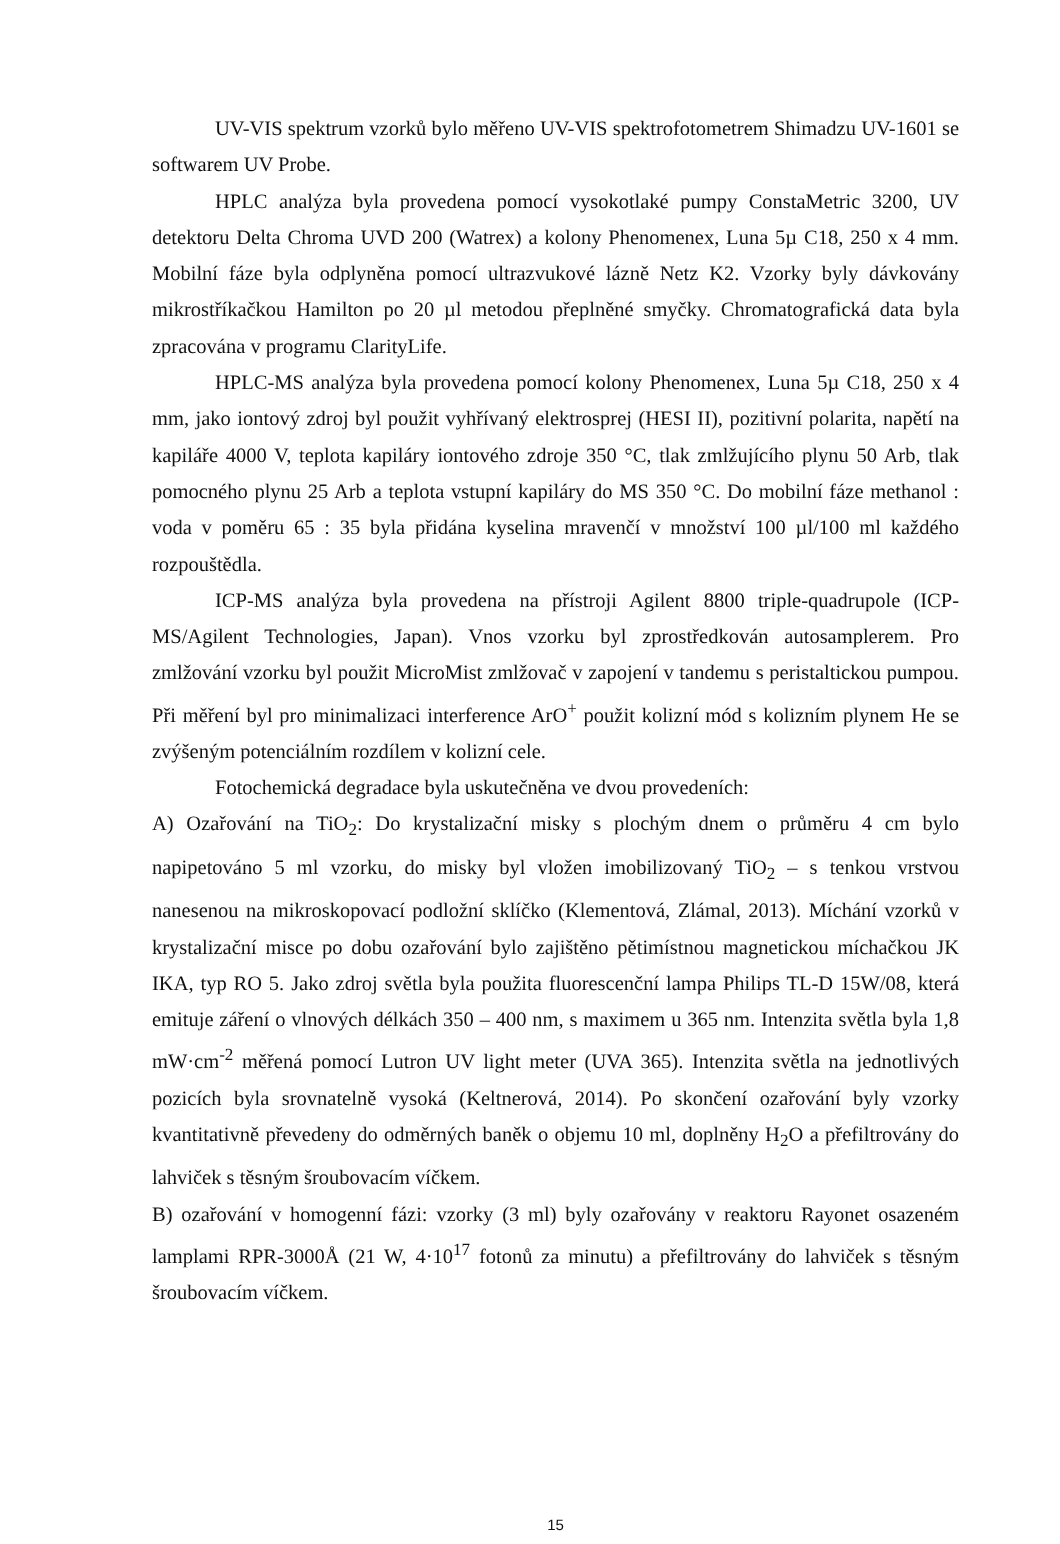UV-VIS spektrum vzorků bylo měřeno UV-VIS spektrofotometrem Shimadzu UV-1601 se softwarem UV Probe.
HPLC analýza byla provedena pomocí vysokotlaké pumpy ConstaMetric 3200, UV detektoru Delta Chroma UVD 200 (Watrex) a kolony Phenomenex, Luna 5µ C18, 250 x 4 mm. Mobilní fáze byla odplyněna pomocí ultrazvukové lázně Netz K2. Vzorky byly dávkovány mikrostříkačkou Hamilton po 20 µl metodou přeplněné smyčky. Chromatografická data byla zpracována v programu ClarityLife.
HPLC-MS analýza byla provedena pomocí kolony Phenomenex, Luna 5µ C18, 250 x 4 mm, jako iontový zdroj byl použit vyhřívaný elektrosprej (HESI II), pozitivní polarita, napětí na kapiláře 4000 V, teplota kapiláry iontového zdroje 350 °C, tlak zmlžujícího plynu 50 Arb, tlak pomocného plynu 25 Arb a teplota vstupní kapiláry do MS 350 °C. Do mobilní fáze methanol : voda v poměru 65 : 35 byla přidána kyselina mravenčí v množství 100 µl/100 ml každého rozpouštědla.
ICP-MS analýza byla provedena na přístroji Agilent 8800 triple-quadrupole (ICP-MS/Agilent Technologies, Japan). Vnos vzorku byl zprostředkován autosamplerem. Pro zmlžování vzorku byl použit MicroMist zmlžovač v zapojení v tandemu s peristaltickou pumpou. Při měření byl pro minimalizaci interference ArO<sup>+</sup> použit kolizní mód s kolizním plynem He se zvýšeným potenciálním rozdílem v kolizní cele.
Fotochemická degradace byla uskutečněna ve dvou provedeních:
A) Ozařování na TiO<sub>2</sub>: Do krystalizační misky s plochým dnem o průměru 4 cm bylo napipetováno 5 ml vzorku, do misky byl vložen imobilizovaný TiO<sub>2</sub> – s tenkou vrstvou nanesenou na mikroskopovací podložní sklíčko (Klementová, Zlámal, 2013). Míchání vzorků v krystalizační misce po dobu ozařování bylo zajištěno pětimístnou magnetickou míchačkou JK IKA, typ RO 5. Jako zdroj světla byla použita fluorescenční lampa Philips TL-D 15W/08, která emituje záření o vlnových délkách 350 – 400 nm, s maximem u 365 nm. Intenzita světla byla 1,8 mW·cm<sup>-2</sup> měřená pomocí Lutron UV light meter (UVA 365). Intenzita světla na jednotlivých pozicích byla srovnatelně vysoká (Keltnerová, 2014). Po skončení ozařování byly vzorky kvantitativně převedeny do odměrných baněk o objemu 10 ml, doplněny H<sub>2</sub>O a přefiltrovány do lahviček s těsným šroubovacím víčkem.
B) ozařování v homogenní fázi: vzorky (3 ml) byly ozařovány v reaktoru Rayonet osazeném lamplami RPR-3000Å (21 W, 4·10<sup>17</sup> fotonů za minutu) a přefiltrovány do lahviček s těsným šroubovacím víčkem.
15